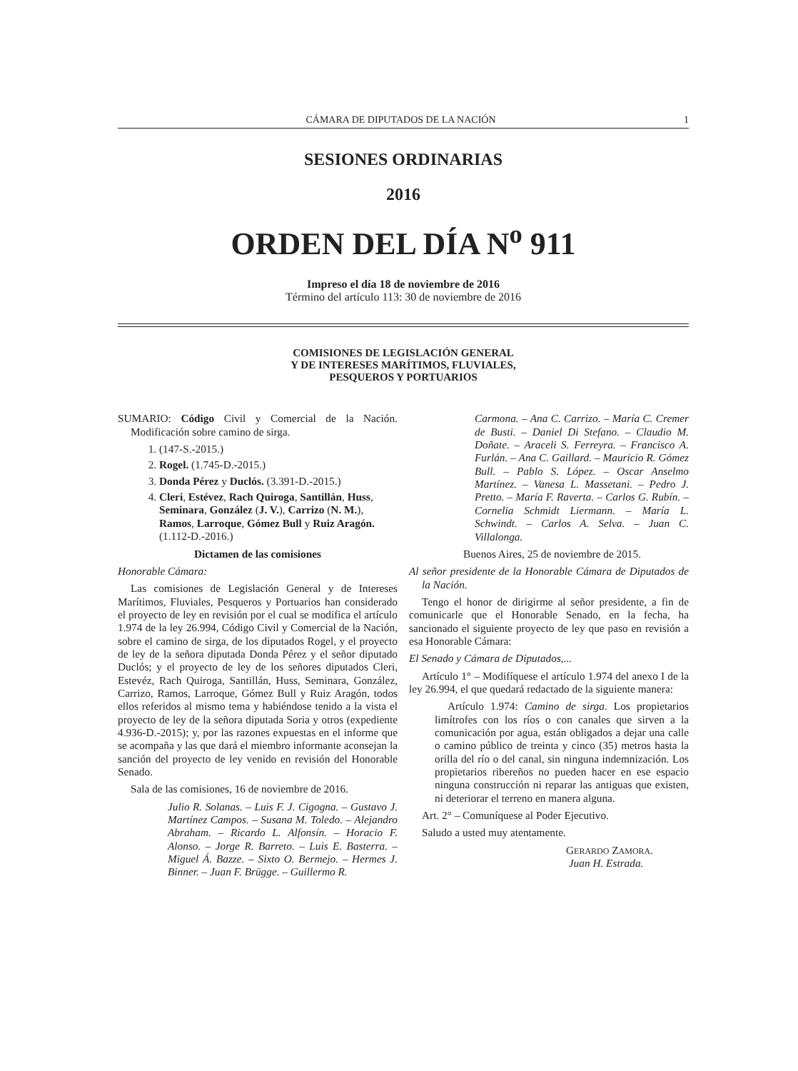CÁMARA DE DIPUTADOS DE LA NACIÓN 1
SESIONES ORDINARIAS
2016
ORDEN DEL DÍA N<sup>o</sup> 911
Impreso el día 18 de noviembre de 2016
Término del artículo 113: 30 de noviembre de 2016
COMISIONES DE LEGISLACIÓN GENERAL
Y DE INTERESES MARÍTIMOS, FLUVIALES,
PESQUEROS Y PORTUARIOS
SUMARIO: Código Civil y Comercial de la Nación. Modificación sobre camino de sirga.
1. (147-S.-2015.)
2. Rogel. (1.745-D.-2015.)
3. Donda Pérez y Duclós. (3.391-D.-2015.)
4. Cleri, Estévez, Rach Quiroga, Santillán, Huss, Seminara, González (J. V.), Carrizo (N. M.), Ramos, Larroque, Gómez Bull y Ruiz Aragón. (1.112-D.-2016.)
Dictamen de las comisiones
Honorable Cámara:
Las comisiones de Legislación General y de Intereses Marítimos, Fluviales, Pesqueros y Portuarios han considerado el proyecto de ley en revisión por el cual se modifica el artículo 1.974 de la ley 26.994, Código Civil y Comercial de la Nación, sobre el camino de sirga, de los diputados Rogel, y el proyecto de ley de la señora diputada Donda Pérez y el señor diputado Duclós; y el proyecto de ley de los señores diputados Cleri, Estevéz, Rach Quiroga, Santillán, Huss, Seminara, González, Carrizo, Ramos, Larroque, Gómez Bull y Ruiz Aragón, todos ellos referidos al mismo tema y habiéndose tenido a la vista el proyecto de ley de la señora diputada Soria y otros (expediente 4.936-D.-2015); y, por las razones expuestas en el informe que se acompaña y las que dará el miembro informante aconsejan la sanción del proyecto de ley venido en revisión del Honorable Senado.
Sala de las comisiones, 16 de noviembre de 2016.
Julio R. Solanas. – Luis F. J. Cigogna. – Gustavo J. Martínez Campos. – Susana M. Toledo. – Alejandro Abraham. – Ricardo L. Alfonsín. – Horacio F. Alonso. – Jorge R. Barreto. – Luis E. Basterra. – Miguel Á. Bazze. – Sixto O. Bermejo. – Hermes J. Binner. – Juan F. Brügge. – Guillermo R.
Carmona. – Ana C. Carrizo. – María C. Cremer de Busti. – Daniel Di Stefano. – Claudio M. Doñate. – Araceli S. Ferreyra. – Francisco A. Furlán. – Ana C. Gaillard. – Mauricio R. Gómez Bull. – Pablo S. López. – Oscar Anselmo Martínez. – Vanesa L. Massetani. – Pedro J. Pretto. – María F. Raverta. – Carlos G. Rubín. – Cornelia Schmidt Liermann. – María L. Schwindt. – Carlos A. Selva. – Juan C. Villalonga.
Buenos Aires, 25 de noviembre de 2015.
Al señor presidente de la Honorable Cámara de Diputados de la Nación.
Tengo el honor de dirigirme al señor presidente, a fin de comunicarle que el Honorable Senado, en la fecha, ha sancionado el siguiente proyecto de ley que paso en revisión a esa Honorable Cámara:
El Senado y Cámara de Diputados,...
Artículo 1° – Modifíquese el artículo 1.974 del anexo I de la ley 26.994, el que quedará redactado de la siguiente manera:
Artículo 1.974: Camino de sirga. Los propietarios limítrofes con los ríos o con canales que sirven a la comunicación por agua, están obligados a dejar una calle o camino público de treinta y cinco (35) metros hasta la orilla del río o del canal, sin ninguna indemnización. Los propietarios ribereños no pueden hacer en ese espacio ninguna construcción ni reparar las antiguas que existen, ni deteriorar el terreno en manera alguna.
Art. 2° – Comuníquese al Poder Ejecutivo.
Saludo a usted muy atentamente.
GERARDO ZAMORA.
Juan H. Estrada.